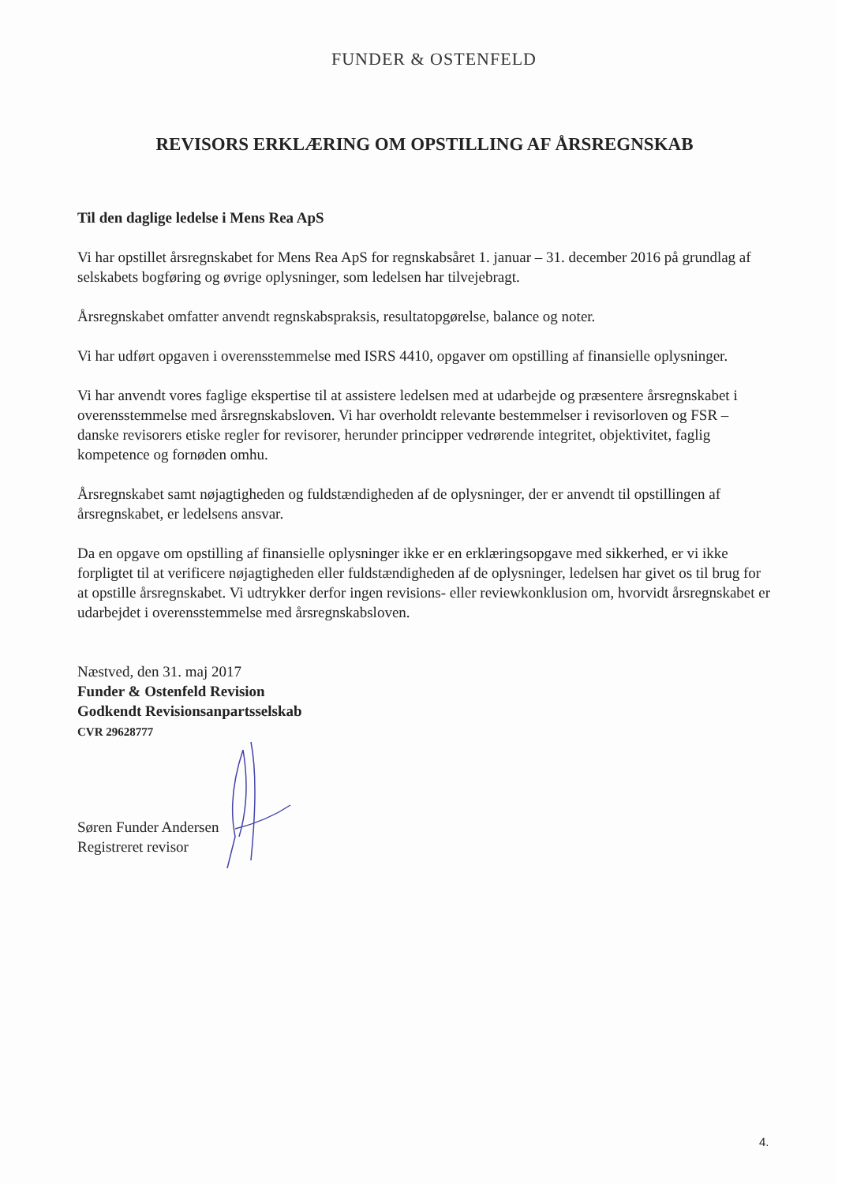FUNDER & OSTENFELD
REVISORS ERKLÆRING OM OPSTILLING AF ÅRSREGNSKAB
Til den daglige ledelse i Mens Rea ApS
Vi har opstillet årsregnskabet for Mens Rea ApS for regnskabsåret 1. januar – 31. december 2016 på grundlag af selskabets bogføring og øvrige oplysninger, som ledelsen har tilvejebragt.
Årsregnskabet omfatter anvendt regnskabspraksis, resultatopgørelse, balance og noter.
Vi har udført opgaven i overensstemmelse med ISRS 4410, opgaver om opstilling af finansielle oplysninger.
Vi har anvendt vores faglige ekspertise til at assistere ledelsen med at udarbejde og præsentere årsregnskabet i overensstemmelse med årsregnskabsloven. Vi har overholdt relevante bestemmelser i revisorloven og FSR – danske revisorers etiske regler for revisorer, herunder principper vedrørende integritet, objektivitet, faglig kompetence og fornøden omhu.
Årsregnskabet samt nøjagtigheden og fuldstændigheden af de oplysninger, der er anvendt til opstillingen af årsregnskabet, er ledelsens ansvar.
Da en opgave om opstilling af finansielle oplysninger ikke er en erklæringsopgave med sikkerhed, er vi ikke forpligtet til at verificere nøjagtigheden eller fuldstændigheden af de oplysninger, ledelsen har givet os til brug for at opstille årsregnskabet. Vi udtrykker derfor ingen revisions- eller reviewkonklusion om, hvorvidt årsregnskabet er udarbejdet i overensstemmelse med årsregnskabsloven.
Næstved, den 31. maj 2017
Funder & Ostenfeld Revision
Godkendt Revisionsanpartsselskab
CVR 29628777
Søren Funder Andersen
Registreret revisor
4.